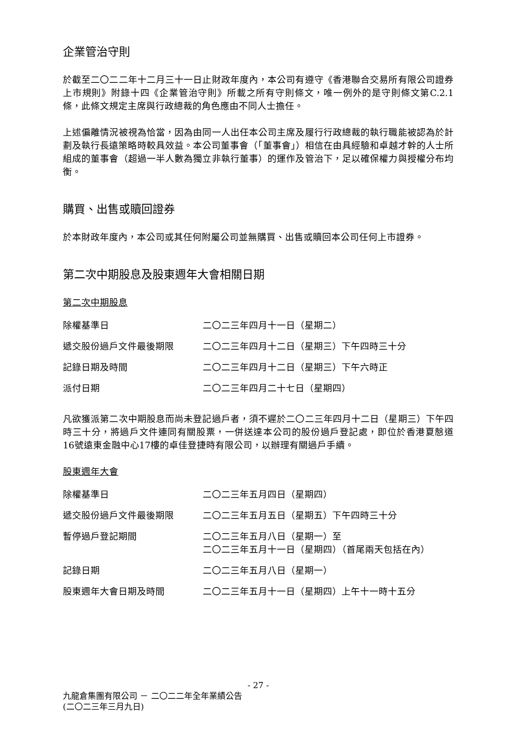企業管治守則
於截至二〇二二年十二月三十一日止財政年度內，本公司有遵守《香港聯合交易所有限公司證券上市規則》附錄十四《企業管治守則》所載之所有守則條文，唯一例外的是守則條文第C.2.1條，此條文規定主席與行政總裁的角色應由不同人士擔任。
上述偏離情況被視為恰當，因為由同一人出任本公司主席及履行行政總裁的執行職能被認為於計劃及執行長遠策略時較具效益。本公司董事會（「董事會」）相信在由具經驗和卓越才幹的人士所組成的董事會（超過一半人數為獨立非執行董事）的運作及管治下，足以確保權力與授權分布均衡。
購買、出售或贖回證券
於本財政年度內，本公司或其任何附屬公司並無購買、出售或贖回本公司任何上市證券。
第二次中期股息及股東週年大會相關日期
第二次中期股息
| 除權基準日 | 二〇二三年四月十一日（星期二） |
| 遞交股份過戶文件最後期限 | 二〇二三年四月十二日（星期三）下午四時三十分 |
| 記錄日期及時間 | 二〇二三年四月十二日（星期三）下午六時正 |
| 派付日期 | 二〇二三年四月二十七日（星期四） |
凡欲獲派第二次中期股息而尚未登記過戶者，須不遲於二〇二三年四月十二日（星期三）下午四時三十分，將過戶文件連同有關股票，一併送達本公司的股份過戶登記處，即位於香港夏慤道16號遠東金融中心17樓的卓佳登捷時有限公司，以辦理有關過戶手續。
股東週年大會
| 除權基準日 | 二〇二三年五月四日（星期四） |
| 遞交股份過戶文件最後期限 | 二〇二三年五月五日（星期五）下午四時三十分 |
| 暫停過戶登記期間 | 二〇二三年五月八日（星期一）至 二〇二三年五月十一日（星期四）（首尾兩天包括在內） |
| 記錄日期 | 二〇二三年五月八日（星期一） |
| 股東週年大會日期及時間 | 二〇二三年五月十一日（星期四）上午十一時十五分 |
- 27 -
九龍倉集團有限公司 － 二〇二二年全年業績公告
(二〇二三年三月九日)